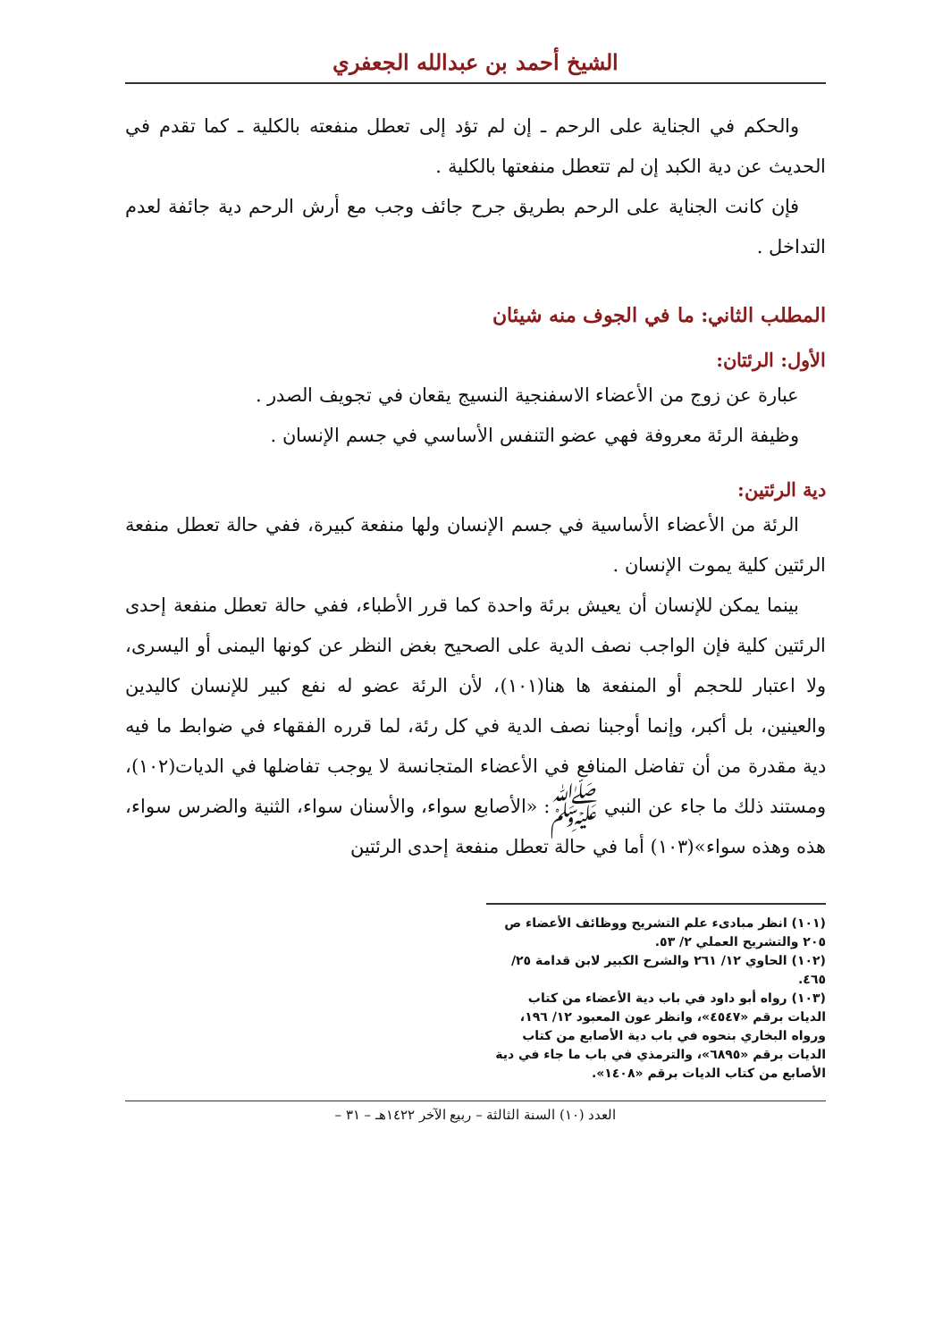الشيخ أحمد بن عبدالله الجعفري
والحكم في الجناية على الرحم ـ إن لم تؤد إلى تعطل منفعته بالكلية ـ كما تقدم في الحديث عن دية الكبد إن لم تتعطل منفعتها بالكلية .
فإن كانت الجناية على الرحم بطريق جرح جائف وجب مع أرش الرحم دية جائفة لعدم التداخل .
المطلب الثاني: ما في الجوف منه شيئان
الأول: الرئتان:
عبارة عن زوج من الأعضاء الاسفنجية النسيج يقعان في تجويف الصدر .
وظيفة الرئة معروفة فهي عضو التنفس الأساسي في جسم الإنسان .
دية الرئتين:
الرئة من الأعضاء الأساسية في جسم الإنسان ولها منفعة كبيرة، ففي حالة تعطل منفعة الرئتين كلية يموت الإنسان .
بينما يمكن للإنسان أن يعيش برئة واحدة كما قرر الأطباء، ففي حالة تعطل منفعة إحدى الرئتين كلية فإن الواجب نصف الدية على الصحيح بغض النظر عن كونها اليمنى أو اليسرى، ولا اعتبار للحجم أو المنفعة ها هنا(١٠١)، لأن الرئة عضو له نفع كبير للإنسان كاليدين والعينين، بل أكبر، وإنما أوجبنا نصف الدية في كل رئة، لما قرره الفقهاء في ضوابط ما فيه دية مقدرة من أن تفاضل المنافع في الأعضاء المتجانسة لا يوجب تفاضلها في الديات(١٠٢)، ومستند ذلك ما جاء عن النبي ﷺ: «الأصابع سواء، والأسنان سواء، الثنية والضرس سواء، هذه وهذه سواء»(١٠٣) أما في حالة تعطل منفعة إحدى الرئتين
(١٠١) انظر مبادىء علم التشريح ووظائف الأعضاء ص ٢٠٥ والتشريح العملي ٢/ ٥٣.
(١٠٢) الحاوي ١٢/ ٢٦١ والشرح الكبير لابن قدامة ٢٥/ ٤٦٥.
(١٠٣) رواه أبو داود في باب دية الأعضاء من كتاب الديات برقم «٤٥٤٧»، وانظر عون المعبود ١٢/ ١٩٦، ورواه البخاري بنحوه في باب دية الأصابع من كتاب الديات برقم «٦٨٩٥»، والترمذي في باب ما جاء في دية الأصابع من كتاب الديات برقم «١٤٠٨».
العدد (١٠) السنة الثالثة – ربيع الآخر ١٤٢٢هـ – ٣١ –